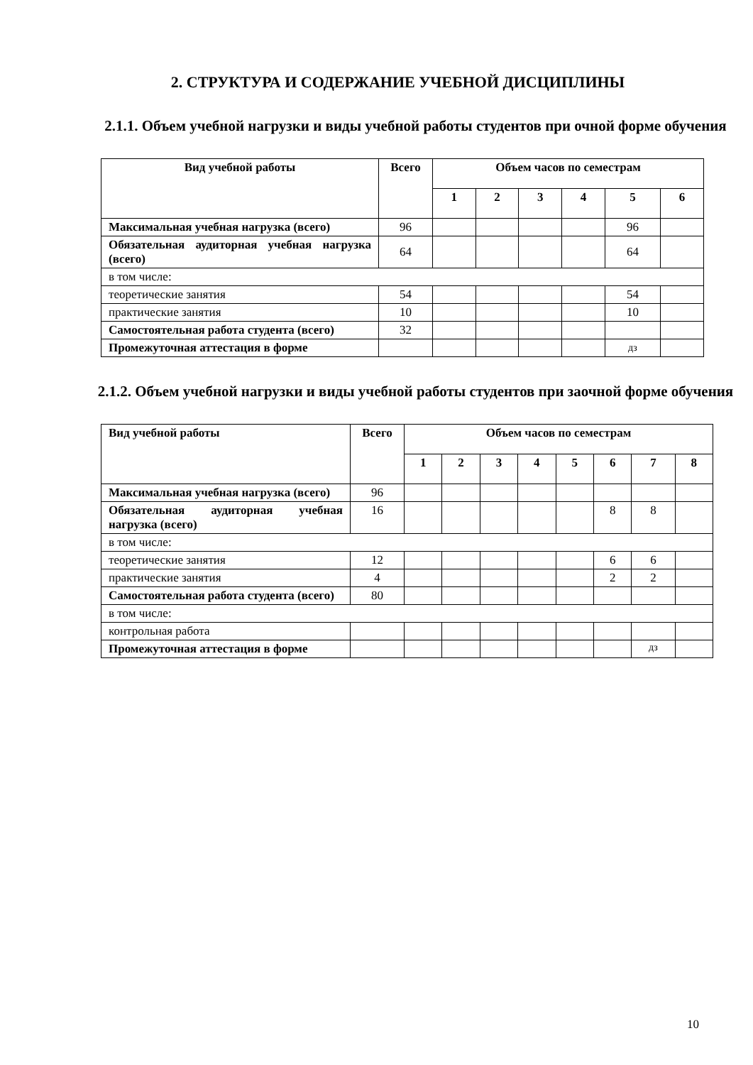2. СТРУКТУРА И СОДЕРЖАНИЕ УЧЕБНОЙ ДИСЦИПЛИНЫ
2.1.1. Объем учебной нагрузки и виды учебной работы студентов при очной форме обучения
| Вид учебной работы | Всего | Объем часов по семестрам | | | | | |
| --- | --- | --- | --- | --- | --- | --- | --- |
| | | 1 | 2 | 3 | 4 | 5 | 6 |
| Максимальная учебная нагрузка (всего) | 96 | | | | | 96 | |
| Обязательная аудиторная учебная нагрузка (всего) | 64 | | | | | 64 | |
| в том числе: | | | | | | | |
| теоретические занятия | 54 | | | | | 54 | |
| практические занятия | 10 | | | | | 10 | |
| Самостоятельная работа студента (всего) | 32 | | | | | | |
| Промежуточная аттестация в форме | | | | | | дз | |
2.1.2. Объем учебной нагрузки и виды учебной работы студентов при заочной форме обучения
| Вид учебной работы | Всего | Объем часов по семестрам | | | | | | | |
| --- | --- | --- | --- | --- | --- | --- | --- | --- | --- |
| | | 1 | 2 | 3 | 4 | 5 | 6 | 7 | 8 |
| Максимальная учебная нагрузка (всего) | 96 | | | | | | | | |
| Обязательная аудиторная учебная нагрузка (всего) | 16 | | | | | | 8 | 8 | |
| в том числе: | | | | | | | | | |
| теоретические занятия | 12 | | | | | | 6 | 6 | |
| практические занятия | 4 | | | | | | 2 | 2 | |
| Самостоятельная работа студента (всего) | 80 | | | | | | | | |
| в том числе: | | | | | | | | | |
| контрольная работа | | | | | | | | | |
| Промежуточная аттестация в форме | | | | | | | | дз | |
10